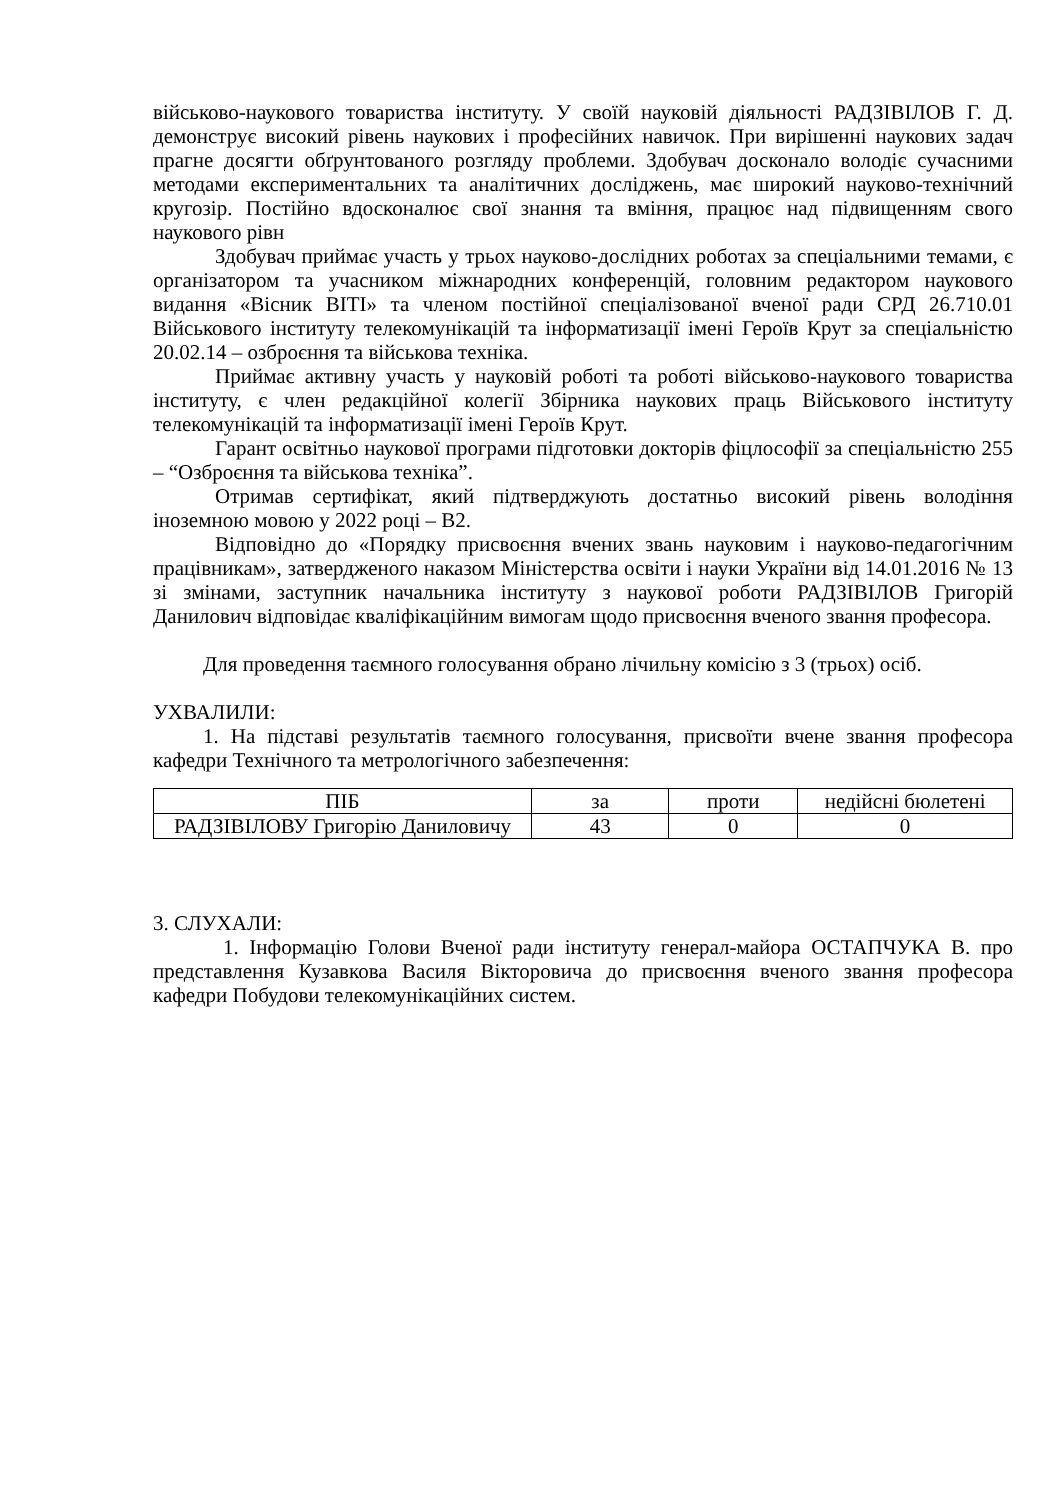військово-наукового товариства інституту. У своїй науковій діяльності РАДЗІВІЛОВ Г. Д. демонструє високий рівень наукових і професійних навичок. При вирішенні наукових задач прагне досягти обґрунтованого розгляду проблеми. Здобувач досконало володіє сучасними методами експериментальних та аналітичних досліджень, має широкий науково-технічний кругозір. Постійно вдосконалює свої знання та вміння, працює над підвищенням свого наукового рівн
Здобувач приймає участь у трьох науково-дослідних роботах за спеціальними темами, є організатором та учасником міжнародних конференцій, головним редактором наукового видання «Вісник ВІТІ» та членом постійної спеціалізованої вченої ради СРД 26.710.01 Військового інституту телекомунікацій та інформатизації імені Героїв Крут за спеціальністю 20.02.14 – озброєння та військова техніка.
Приймає активну участь у науковій роботі та роботі військово-наукового товариства інституту, є член редакційної колегії Збірника наукових праць Військового інституту телекомунікацій та інформатизації імені Героїв Крут.
Гарант освітньо наукової програми підготовки докторів фіцлософії за спеціальністю 255 – “Озброєння та військова техніка”.
Отримав сертифікат, який підтверджують достатньо високий рівень володіння іноземною мовою у 2022 році – В2.
Відповідно до «Порядку присвоєння вчених звань науковим і науково-педагогічним працівникам», затвердженого наказом Міністерства освіти і науки України від 14.01.2016 № 13 зі змінами, заступник начальника інституту з наукової роботи РАДЗІВІЛОВ Григорій Данилович відповідає кваліфікаційним вимогам щодо присвоєння вченого звання професора.
Для проведення таємного голосування обрано лічильну комісію з 3 (трьох) осіб.
УХВАЛИЛИ:
1. На підставі результатів таємного голосування, присвоїти вчене звання професора кафедри Технічного та метрологічного забезпечення:
| ПІБ | за | проти | недійсні бюлетені |
| РАДЗІВІЛОВУ Григорію Даниловичу | 43 | 0 | 0 |
3. СЛУХАЛИ:
1. Інформацію Голови Вченої ради інституту генерал-майора ОСТАПЧУКА В. про представлення Кузавкова Василя Вікторовича до присвоєння вченого звання професора кафедри Побудови телекомунікаційних систем.